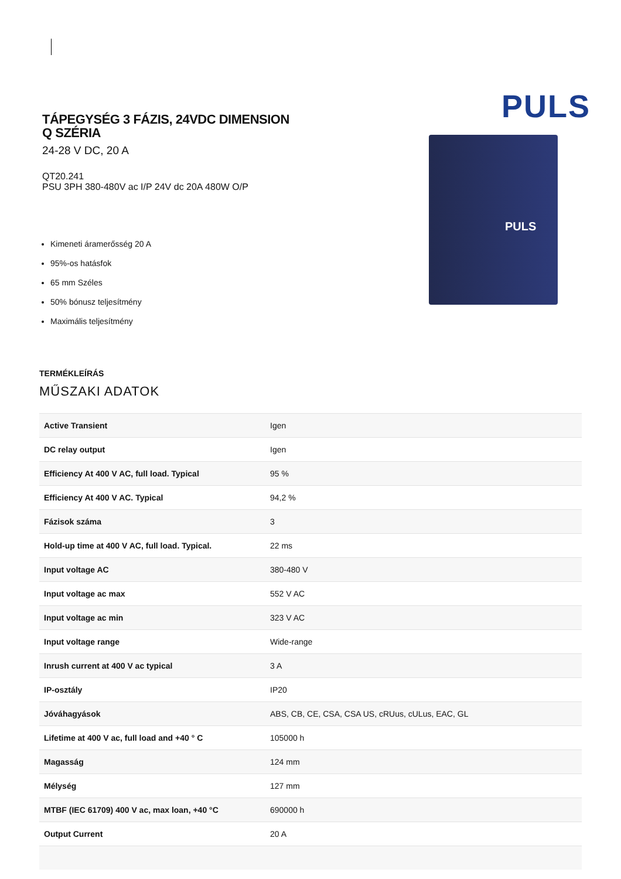TÁPEGYSÉG 3 FÁZIS, 24VDC DIMENSION Q SZÉRIA
24-28 V DC, 20 A
QT20.241
PSU 3PH 380-480V ac I/P 24V dc 20A 480W O/P
Kimeneti áramerősség 20 A
95%-os hatásfok
65 mm Széles
50% bónusz teljesítmény
Maximális teljesítmény
PULS
PULS
TERMÉKLEÍRÁS
MŰSZAKI ADATOK
| Active Transient | Igen |
| DC relay output | Igen |
| Efficiency At 400 V AC, full load. Typical | 95 % |
| Efficiency At 400 V AC. Typical | 94,2 % |
| Fázisok száma | 3 |
| Hold-up time at 400 V AC, full load. Typical. | 22 ms |
| Input voltage AC | 380-480 V |
| Input voltage ac max | 552 V AC |
| Input voltage ac min | 323 V AC |
| Input voltage range | Wide-range |
| Inrush current at 400 V ac typical | 3 A |
| IP-osztály | IP20 |
| Jóváhagyások | ABS, CB, CE, CSA, CSA US, cRUus, cULus, EAC, GL |
| Lifetime at 400 V ac, full load and +40 ° C | 105000 h |
| Magasság | 124 mm |
| Mélység | 127 mm |
| MTBF (IEC 61709) 400 V ac, max loan, +40 °C | 690000 h |
| Output Current | 20 A |